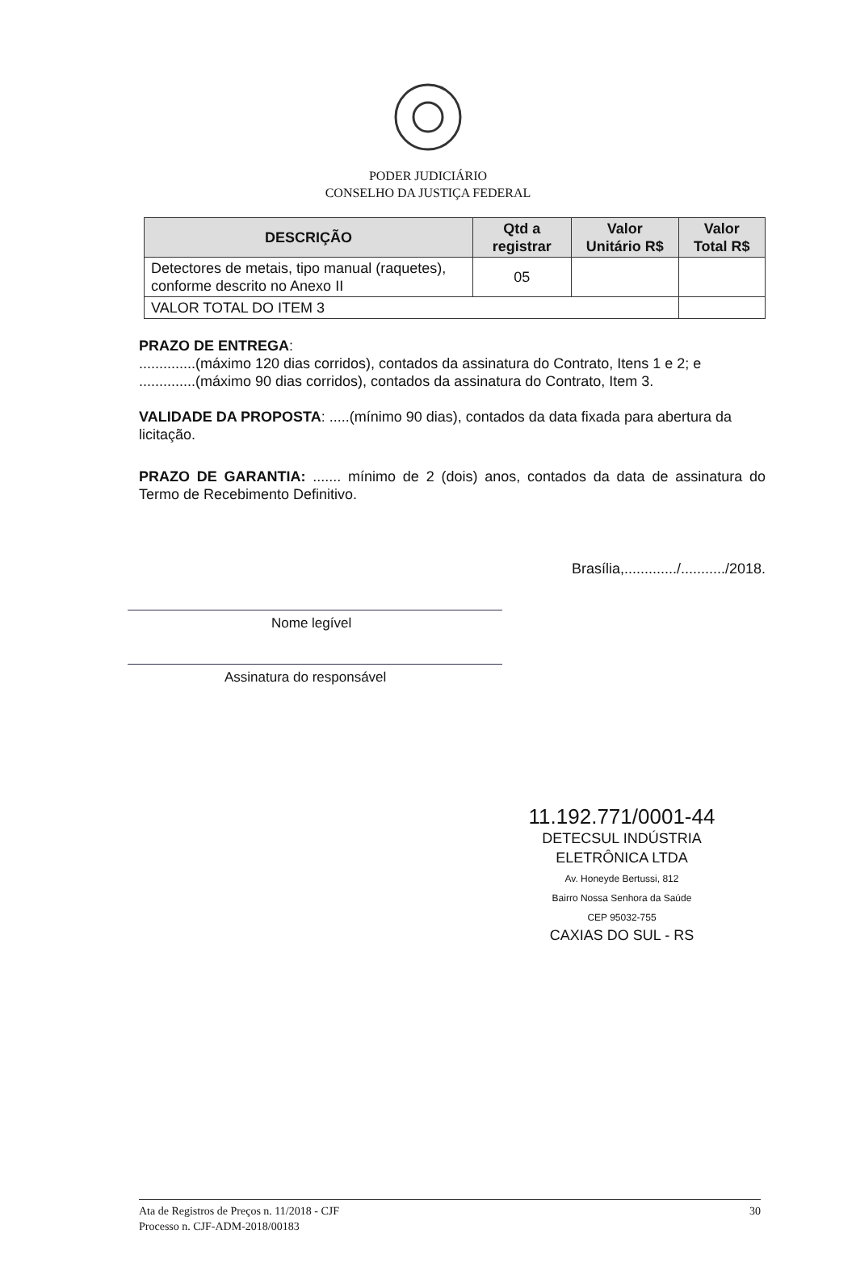PODER JUDICIÁRIO
CONSELHO DA JUSTIÇA FEDERAL
| DESCRIÇÃO | Qtd a registrar | Valor Unitário R$ | Valor Total R$ |
| --- | --- | --- | --- |
| Detectores de metais, tipo manual (raquetes), conforme descrito no Anexo II | 05 | | |
| VALOR TOTAL DO ITEM 3 | | | |
PRAZO DE ENTREGA:
..............(máximo 120 dias corridos), contados da assinatura do Contrato, Itens 1 e 2; e
..............(máximo 90 dias corridos), contados da assinatura do Contrato, Item 3.
VALIDADE DA PROPOSTA: .....(mínimo 90 dias), contados da data fixada para abertura da licitação.
PRAZO DE GARANTIA: ....... mínimo de 2 (dois) anos, contados da data de assinatura do Termo de Recebimento Definitivo.
Brasília,............./.........../2018.
Nome legível
Assinatura do responsável
11.192.771/0001-44
DETECSUL INDÚSTRIA
ELETRÔNICA LTDA
Av. Honeyde Bertussi, 812
Bairro Nossa Senhora da Saúde
CEP 95032-755
CAXIAS DO SUL - RS
30 Ata de Registros de Preços n. 11/2018 - CJF
Processo n. CJF-ADM-2018/00183